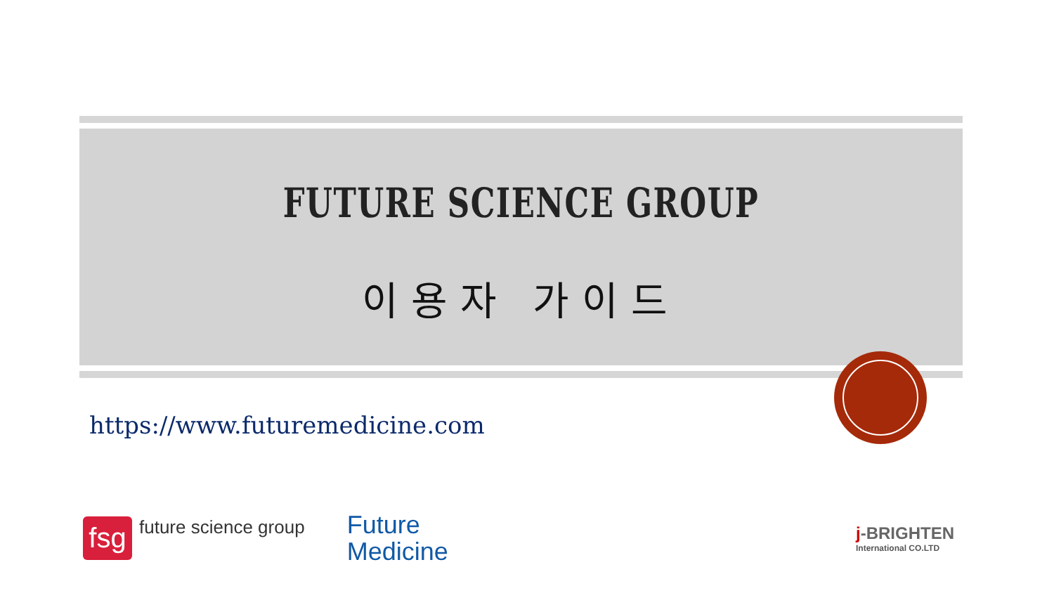FUTURE SCIENCE GROUP
이용자 가이드
https://www.futuremedicine.com
fsg
future science group
Future
Medicine
j-BRIGHTEN
International CO.LTD